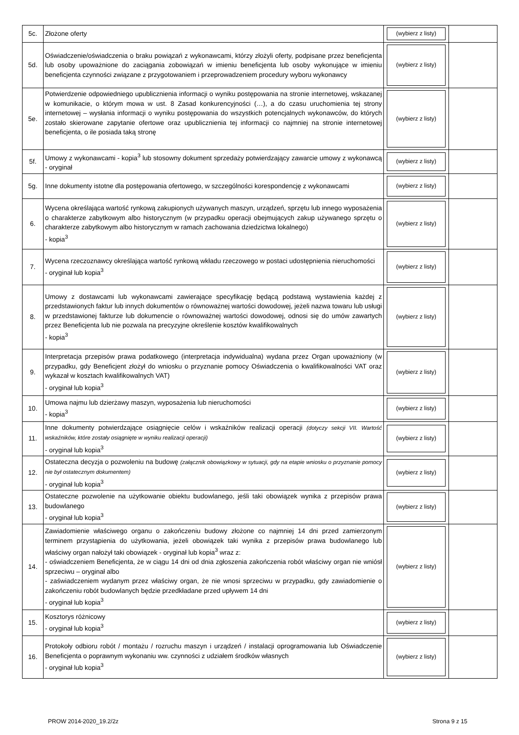| 5c. | Złożone oferty | (wybierz z listy) | |
| 5d. | Oświadczenie/oświadczenia o braku powiązań z wykonawcami, którzy złożyli oferty, podpisane przez beneficjenta lub osoby upoważnione do zaciągania zobowiązań w imieniu beneficjenta lub osoby wykonujące w imieniu beneficjenta czynności związane z przygotowaniem i przeprowadzeniem procedury wyboru wykonawcy | (wybierz z listy) | |
| 5e. | Potwierdzenie odpowiedniego upublicznienia informacji o wyniku postępowania na stronie internetowej, wskazanej w komunikacie, o którym mowa w ust. 8 Zasad konkurencyjności (…), a do czasu uruchomienia tej strony internetowej – wysłania informacji o wyniku postępowania do wszystkich potencjalnych wykonawców, do których zostało skierowane zapytanie ofertowe oraz upublicznienia tej informacji co najmniej na stronie internetowej beneficjenta, o ile posiada taką stronę | (wybierz z listy) | |
| 5f. | Umowy z wykonawcami - kopia<sup>3</sup> lub stosowny dokument sprzedaży potwierdzający zawarcie umowy z wykonawcą - oryginał | (wybierz z listy) | |
| 5g. | Inne dokumenty istotne dla postępowania ofertowego, w szczególności korespondencję z wykonawcami | (wybierz z listy) | |
| 6. | Wycena określająca wartość rynkową zakupionych używanych maszyn, urządzeń, sprzętu lub innego wyposażenia o charakterze zabytkowym albo historycznym (w przypadku operacji obejmujących zakup używanego sprzętu o charakterze zabytkowym albo historycznym w ramach zachowania dziedzictwa lokalnego) - kopia<sup>3</sup> | (wybierz z listy) | |
| 7. | Wycena rzeczoznawcy określająca wartość rynkową wkładu rzeczowego w postaci udostępnienia nieruchomości - oryginał lub kopia<sup>3</sup> | (wybierz z listy) | |
| 8. | Umowy z dostawcami lub wykonawcami zawierające specyfikację będącą podstawą wystawienia każdej z przedstawionych faktur lub innych dokumentów o równoważnej wartości dowodowej, jeżeli nazwa towaru lub usługi w przedstawionej fakturze lub dokumencie o równoważnej wartości dowodowej, odnosi się do umów zawartych przez Beneficjenta lub nie pozwala na precyzyjne określenie kosztów kwalifikowalnych - kopia<sup>3</sup> | (wybierz z listy) | |
| 9. | Interpretacja przepisów prawa podatkowego (interpretacja indywidualna) wydana przez Organ upoważniony (w przypadku, gdy Beneficjent złożył do wniosku o przyznanie pomocy Oświadczenia o kwalifikowalności VAT oraz wykazał w kosztach kwalifikowalnych VAT) - oryginał lub kopia<sup>3</sup> | (wybierz z listy) | |
| 10. | Umowa najmu lub dzierżawy maszyn, wyposażenia lub nieruchomości - kopia<sup>3</sup> | (wybierz z listy) | |
| 11. | Inne dokumenty potwierdzające osiągnięcie celów i wskaźników realizacji operacji (dotyczy sekcji VII. Wartość wskaźników, które zostały osiągnięte w wyniku realizacji operacji) - oryginał lub kopia<sup>3</sup> | (wybierz z listy) | |
| 12. | Ostateczna decyzja o pozwoleniu na budowę (załącznik obowiązkowy w sytuacji, gdy na etapie wniosku o przyznanie pomocy nie był ostatecznym dokumentem) - oryginał lub kopia<sup>3</sup> | (wybierz z listy) | |
| 13. | Ostateczne pozwolenie na użytkowanie obiektu budowlanego, jeśli taki obowiązek wynika z przepisów prawa budowlanego - oryginał lub kopia<sup>3</sup> | (wybierz z listy) | |
| 14. | Zawiadomienie właściwego organu o zakończeniu budowy złożone co najmniej 14 dni przed zamierzonym terminem przystąpienia do użytkowania, jeżeli obowiązek taki wynika z przepisów prawa budowlanego lub właściwy organ nałożył taki obowiązek - oryginał lub kopia<sup>3</sup> wraz z: - oświadczeniem Beneficjenta, że w ciągu 14 dni od dnia zgłoszenia zakończenia robót właściwy organ nie wniósł sprzeciwu – oryginał albo - zaświadczeniem wydanym przez właściwy organ, że nie wnosi sprzeciwu w przypadku, gdy zawiadomienie o zakończeniu robót budowlanych będzie przedkładane przed upływem 14 dni - oryginał lub kopia<sup>3</sup> | (wybierz z listy) | |
| 15. | Kosztorys różnicowy - oryginał lub kopia<sup>3</sup> | (wybierz z listy) | |
| 16. | Protokoły odbioru robót / montażu / rozruchu maszyn i urządzeń / instalacji oprogramowania lub Oświadczenie Beneficjenta o poprawnym wykonaniu ww. czynności z udziałem środków własnych - oryginał lub kopia<sup>3</sup> | (wybierz z listy) | |
PROW 2014-2020_19.2/2z Strona 9 z 15